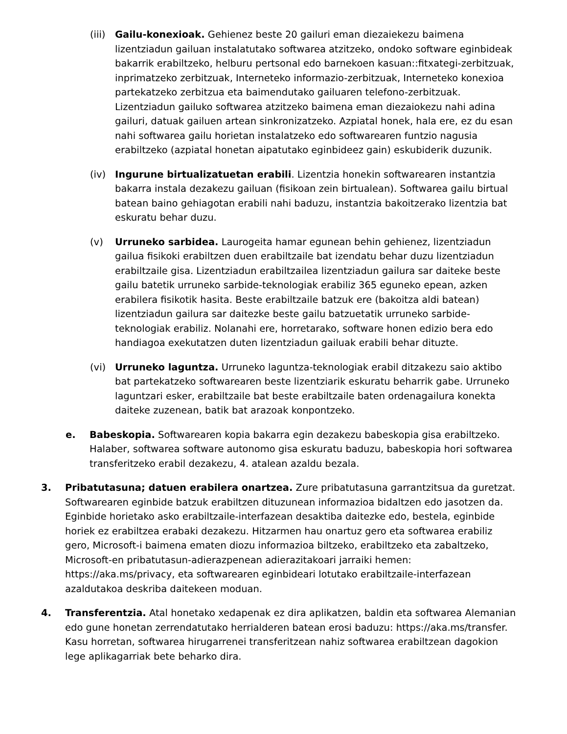(iii) Gailu-konexioak. Gehienez beste 20 gailuri eman diezaiekezu baimena lizentziadun gailuan instalatutako softwarea atzitzeko, ondoko software eginbideak bakarrik erabiltzeko, helburu pertsonal edo barnekoen kasuan::fitxategi-zerbitzuak, inprimatzeko zerbitzuak, Interneteko informazio-zerbitzuak, Interneteko konexioa partekatzeko zerbitzua eta baimendutako gailuaren telefono-zerbitzuak. Lizentziadun gailuko softwarea atzitzeko baimena eman diezaiokezu nahi adina gailuri, datuak gailuen artean sinkronizatzeko. Azpiatal honek, hala ere, ez du esan nahi softwarea gailu horietan instalatzeko edo softwarearen funtzio nagusia erabiltzeko (azpiatal honetan aipatutako eginbideez gain) eskubiderik duzunik.
(iv) Ingurune birtualizatuetan erabili. Lizentzia honekin softwarearen instantzia bakarra instala dezakezu gailuan (fisikoan zein birtualean). Softwarea gailu birtual batean baino gehiagotan erabili nahi baduzu, instantzia bakoitzerako lizentzia bat eskuratu behar duzu.
(v) Urruneko sarbidea. Laurogeita hamar egunean behin gehienez, lizentziadun gailua fisikoki erabiltzen duen erabiltzaile bat izendatu behar duzu lizentziadun erabiltzaile gisa. Lizentziadun erabiltzailea lizentziadun gailura sar daiteke beste gailu batetik urruneko sarbide-teknologiak erabiliz 365 eguneko epean, azken erabilera fisikotik hasita. Beste erabiltzaile batzuk ere (bakoitza aldi batean) lizentziadun gailura sar daitezke beste gailu batzuetatik urruneko sarbide-teknologiak erabiliz. Nolanahi ere, horretarako, software honen edizio bera edo handiagoa exekutatzen duten lizentziadun gailuak erabili behar dituzte.
(vi) Urruneko laguntza. Urruneko laguntza-teknologiak erabil ditzakezu saio aktibo bat partekatzeko softwarearen beste lizentziarik eskuratu beharrik gabe. Urruneko laguntzari esker, erabiltzaile bat beste erabiltzaile baten ordenagailura konekta daiteke zuzenean, batik bat arazoak konpontzeko.
e. Babeskopia. Softwarearen kopia bakarra egin dezakezu babeskopia gisa erabiltzeko. Halaber, softwarea software autonomo gisa eskuratu baduzu, babeskopia hori softwarea transferitzeko erabil dezakezu, 4. atalean azaldu bezala.
3. Pribatutasuna; datuen erabilera onartzea. Zure pribatutasuna garrantzitsua da guretzat. Softwarearen eginbide batzuk erabiltzen dituzunean informazioa bidaltzen edo jasotzen da. Eginbide horietako asko erabiltzaile-interfazean desaktiba daitezke edo, bestela, eginbide horiek ez erabiltzea erabaki dezakezu. Hitzarmen hau onartuz gero eta softwarea erabiliz gero, Microsoft-i baimena ematen diozu informazioa biltzeko, erabiltzeko eta zabaltzeko, Microsoft-en pribatutasun-adierazpenean adierazitakoari jarraiki hemen: https://aka.ms/privacy, eta softwarearen eginbideari lotutako erabiltzaile-interfazean azaldutakoa deskriba daitekeen moduan.
4. Transferentzia. Atal honetako xedapenak ez dira aplikatzen, baldin eta softwarea Alemanian edo gune honetan zerrendatutako herrialderen batean erosi baduzu: https://aka.ms/transfer. Kasu horretan, softwarea hirugarrenei transferitzean nahiz softwarea erabiltzean dagokion lege aplikagarriak bete beharko dira.